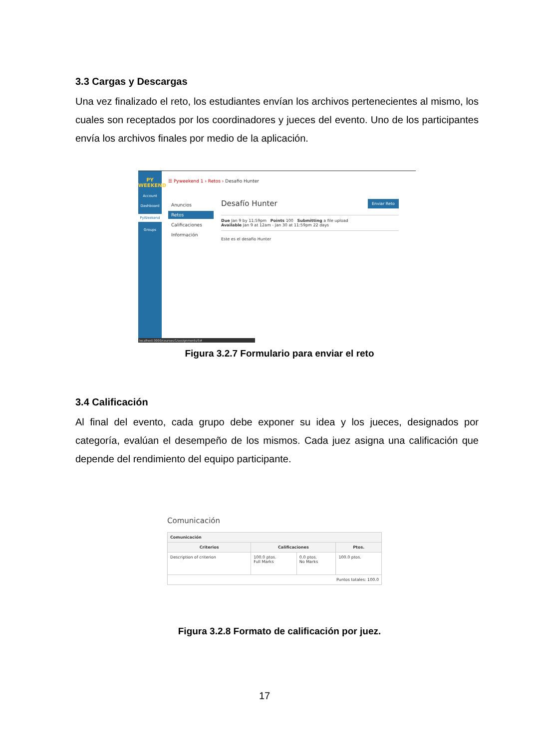3.3 Cargas y Descargas
Una vez finalizado el reto, los estudiantes envían los archivos pertenecientes al mismo, los cuales son receptados por los coordinadores y jueces del evento. Uno de los participantes envía los archivos finales por medio de la aplicación.
PY WEEKEND
Account
Dashboard
PyWeekend
Groups
☰ Pyweekend 1 › Retos › Desafio Hunter
Anuncios
Retos
Calificaciones
Información
Desafío Hunter Enviar Reto
Due Jan 9 by 11:59pm Points 100 Submitting a file upload
Available Jan 9 at 12am - Jan 30 at 11:59pm 22 days
Este es el desafio Hunter
localhost:3000/courses/1/assignments/5#
Figura 3.2.7 Formulario para enviar el reto
3.4 Calificación
Al final del evento, cada grupo debe exponer su idea y los jueces, designados por categoría, evalúan el desempeño de los mismos. Cada juez asigna una calificación que depende del rendimiento del equipo participante.
Comunicación
| Comunicación | | | |
| --- | --- | --- | --- |
| Criterios | Calificaciones | | Ptos. |
| Description of criterion | 100.0 ptos. Full Marks | 0.0 ptos. No Marks | 100.0 ptos. |
| Puntos totales: 100.0 | | | |
Figura 3.2.8 Formato de calificación por juez.
17